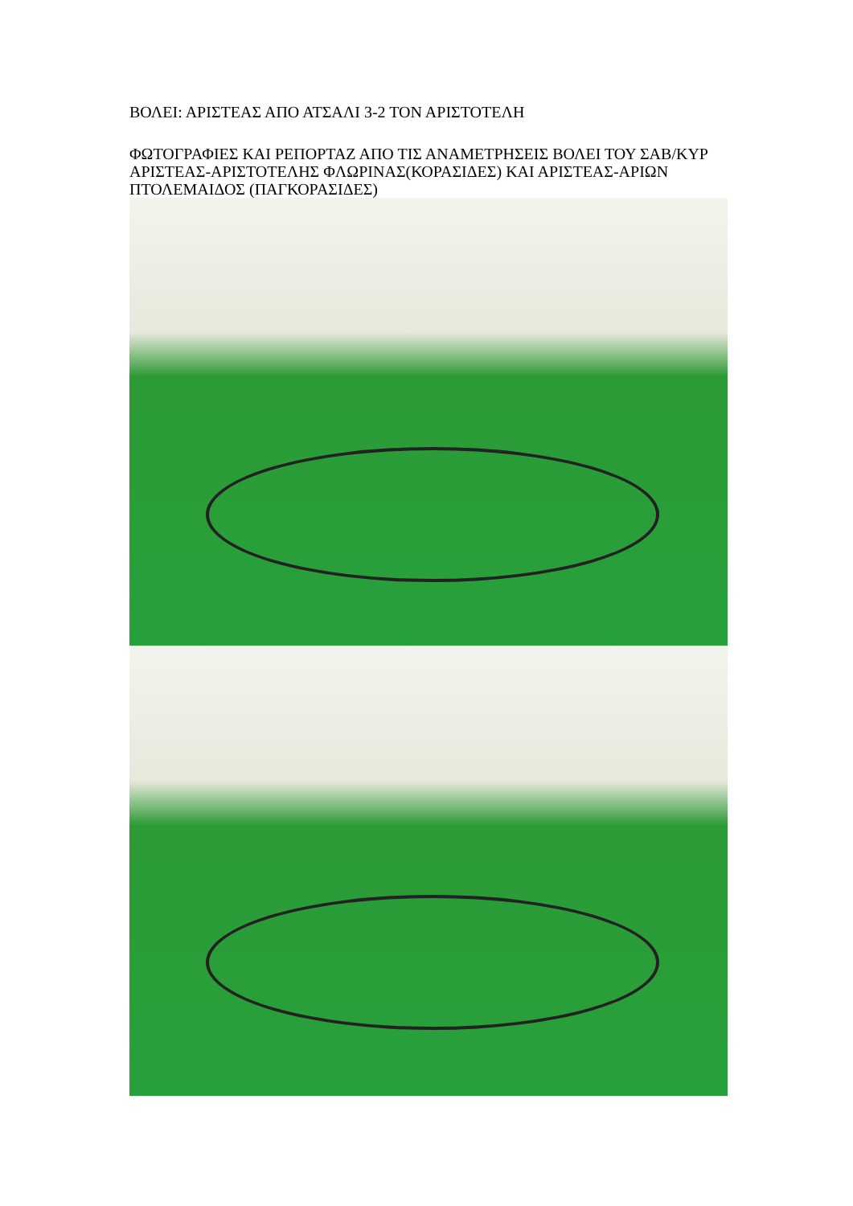ΒΟΛΕΙ: ΑΡΙΣΤΕΑΣ ΑΠΟ ΑΤΣΑΛΙ 3-2 ΤΟΝ ΑΡΙΣΤΟΤΕΛΗ
ΦΩΤΟΓΡΑΦΙΕΣ ΚΑΙ ΡΕΠΟΡΤΑΖ ΑΠΟ ΤΙΣ ΑΝΑΜΕΤΡΗΣΕΙΣ ΒΟΛΕΙ ΤΟΥ ΣΑΒ/ΚΥΡ ΑΡΙΣΤΕΑΣ-ΑΡΙΣΤΟΤΕΛΗΣ ΦΛΩΡΙΝΑΣ(ΚΟΡΑΣΙΔΕΣ) ΚΑΙ ΑΡΙΣΤΕΑΣ-ΑΡΙΩΝ ΠΤΟΛΕΜΑΙΔΟΣ (ΠΑΓΚΟΡΑΣΙΔΕΣ)